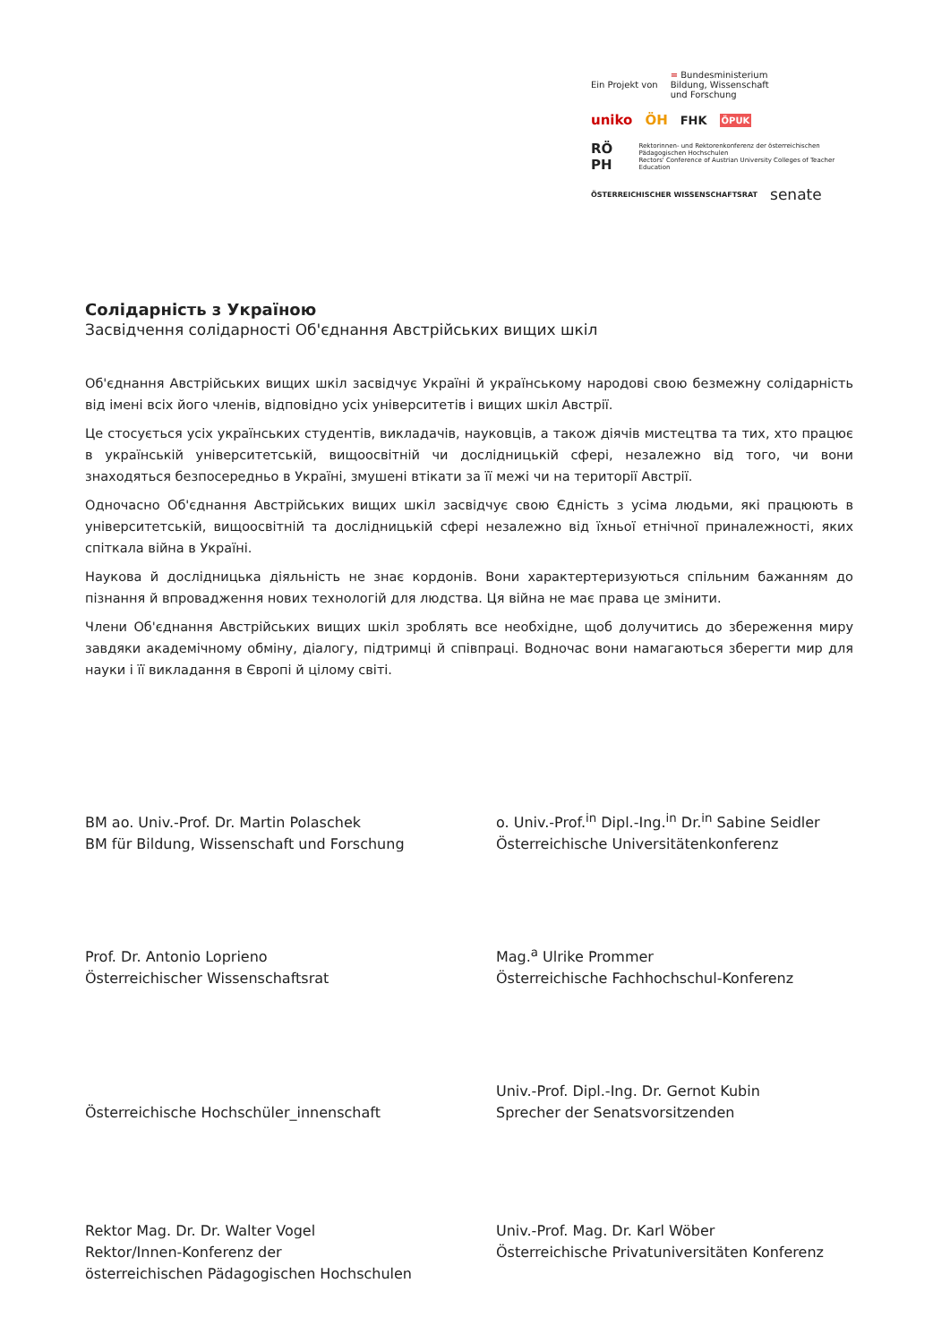Ein Projekt von = Bundesministerium
Bildung, Wissenschaft
und Forschung
uniko ÖH FHK ÖPUK
RÖ PH Rektorinnen- und Rektorenkonferenz der österreichischen Pädagogischen Hochschulen
Rectors' Conference of Austrian University Colleges of Teacher Education
ÖSTERREICHISCHER WISSENSCHAFTSRAT senate
Солідарність з Україною
Засвідчення солідарності Об'єднання Австрійських вищих шкіл
Об'єднання Австрійських вищих шкіл засвідчує Україні й українському народові свою безмежну солідарність від імені всіх його членів, відповідно усіх університетів і вищих шкіл Австрії.
Це стосується усіх українських студентів, викладачів, науковців, а також діячів мистецтва та тих, хто працює в українській університетській, вищоосвітній чи дослідницькій сфері, незалежно від того, чи вони знаходяться безпосередньо в Україні, змушені втікати за її межі чи на території Австрії.
Одночасно Об'єднання Австрійських вищих шкіл засвідчує свою Єдність з усіма людьми, які працюють в університетській, вищоосвітній та дослідницькій сфері незалежно від їхньої етнічної приналежності, яких спіткала війна в Україні.
Наукова й дослідницька діяльність не знає кордонів. Вони характертеризуються спільним бажанням до пізнання й впровадження нових технологій для людства. Ця війна не має права це змінити.
Члени Об'єднання Австрійських вищих шкіл зроблять все необхідне, щоб долучитись до збереження миру завдяки академічному обміну, діалогу, підтримці й співпраці. Водночас вони намагаються зберегти мир для науки і її викладання в Європі й цілому світі.
BM ao. Univ.-Prof. Dr. Martin Polaschek
BM für Bildung, Wissenschaft und Forschung
o. Univ.-Prof.<sup>in</sup> Dipl.-Ing.<sup>in</sup> Dr.<sup>in</sup> Sabine Seidler
Österreichische Universitätenkonferenz
Prof. Dr. Antonio Loprieno
Österreichischer Wissenschaftsrat
Mag.<sup>a</sup> Ulrike Prommer
Österreichische Fachhochschul-Konferenz
Österreichische Hochschüler_innenschaft
Univ.-Prof. Dipl.-Ing. Dr. Gernot Kubin
Sprecher der Senatsvorsitzenden
Rektor Mag. Dr. Dr. Walter Vogel
Rektor/Innen-Konferenz der
österreichischen Pädagogischen Hochschulen
Univ.-Prof. Mag. Dr. Karl Wöber
Österreichische Privatuniversitäten Konferenz